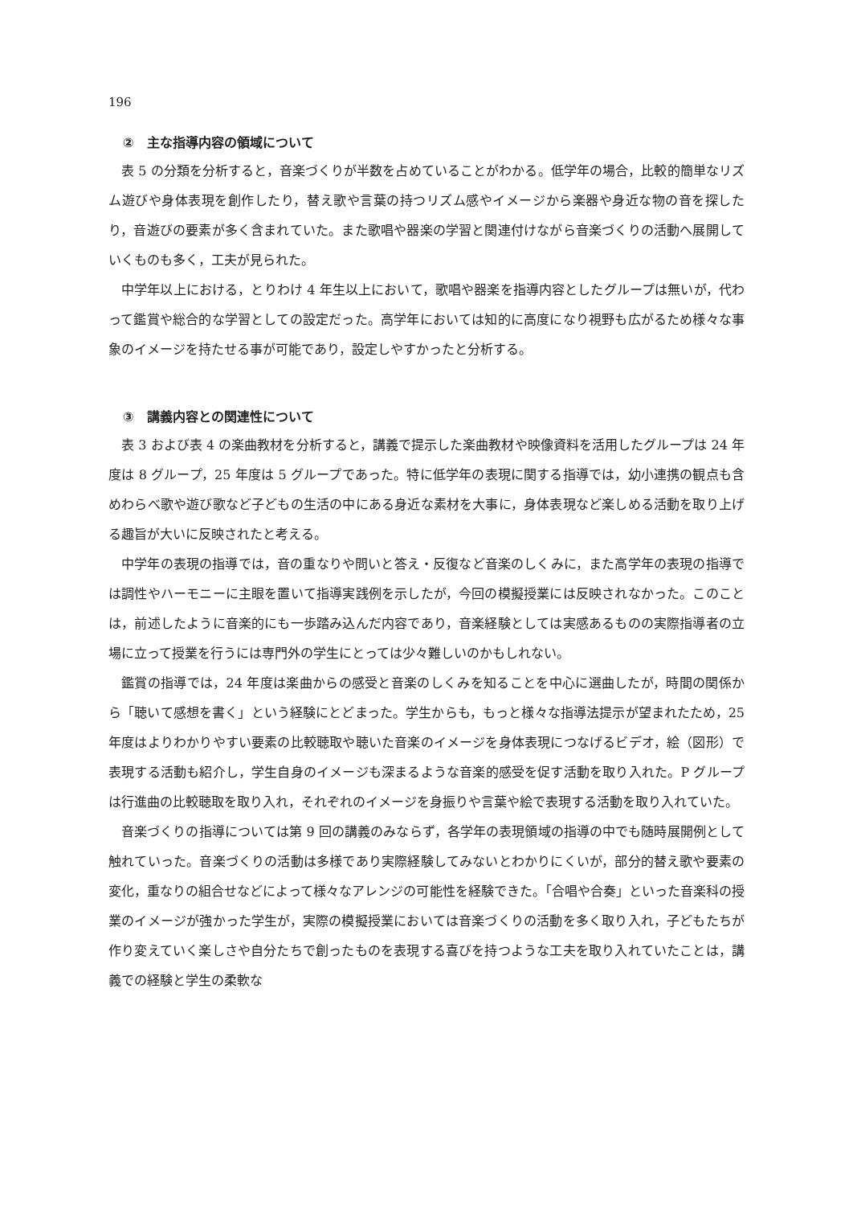196
②　主な指導内容の領域について
表 5 の分類を分析すると，音楽づくりが半数を占めていることがわかる。低学年の場合，比較的簡単なリズム遊びや身体表現を創作したり，替え歌や言葉の持つリズム感やイメージから楽器や身近な物の音を探したり，音遊びの要素が多く含まれていた。また歌唱や器楽の学習と関連付けながら音楽づくりの活動へ展開していくものも多く，工夫が見られた。
中学年以上における，とりわけ 4 年生以上において，歌唱や器楽を指導内容としたグループは無いが，代わって鑑賞や総合的な学習としての設定だった。高学年においては知的に高度になり視野も広がるため様々な事象のイメージを持たせる事が可能であり，設定しやすかったと分析する。
③　講義内容との関連性について
表 3 および表 4 の楽曲教材を分析すると，講義で提示した楽曲教材や映像資料を活用したグループは 24 年度は 8 グループ，25 年度は 5 グループであった。特に低学年の表現に関する指導では，幼小連携の観点も含めわらべ歌や遊び歌など子どもの生活の中にある身近な素材を大事に，身体表現など楽しめる活動を取り上げる趣旨が大いに反映されたと考える。
中学年の表現の指導では，音の重なりや問いと答え・反復など音楽のしくみに，また高学年の表現の指導では調性やハーモニーに主眼を置いて指導実践例を示したが，今回の模擬授業には反映されなかった。このことは，前述したように音楽的にも一歩踏み込んだ内容であり，音楽経験としては実感あるものの実際指導者の立場に立って授業を行うには専門外の学生にとっては少々難しいのかもしれない。
鑑賞の指導では，24 年度は楽曲からの感受と音楽のしくみを知ることを中心に選曲したが，時間の関係から「聴いて感想を書く」という経験にとどまった。学生からも，もっと様々な指導法提示が望まれたため，25 年度はよりわかりやすい要素の比較聴取や聴いた音楽のイメージを身体表現につなげるビデオ，絵（図形）で表現する活動も紹介し，学生自身のイメージも深まるような音楽的感受を促す活動を取り入れた。P グループは行進曲の比較聴取を取り入れ，それぞれのイメージを身振りや言葉や絵で表現する活動を取り入れていた。
音楽づくりの指導については第 9 回の講義のみならず，各学年の表現領域の指導の中でも随時展開例として触れていった。音楽づくりの活動は多様であり実際経験してみないとわかりにくいが，部分的替え歌や要素の変化，重なりの組合せなどによって様々なアレンジの可能性を経験できた。「合唱や合奏」といった音楽科の授業のイメージが強かった学生が，実際の模擬授業においては音楽づくりの活動を多く取り入れ，子どもたちが作り変えていく楽しさや自分たちで創ったものを表現する喜びを持つような工夫を取り入れていたことは，講義での経験と学生の柔軟な